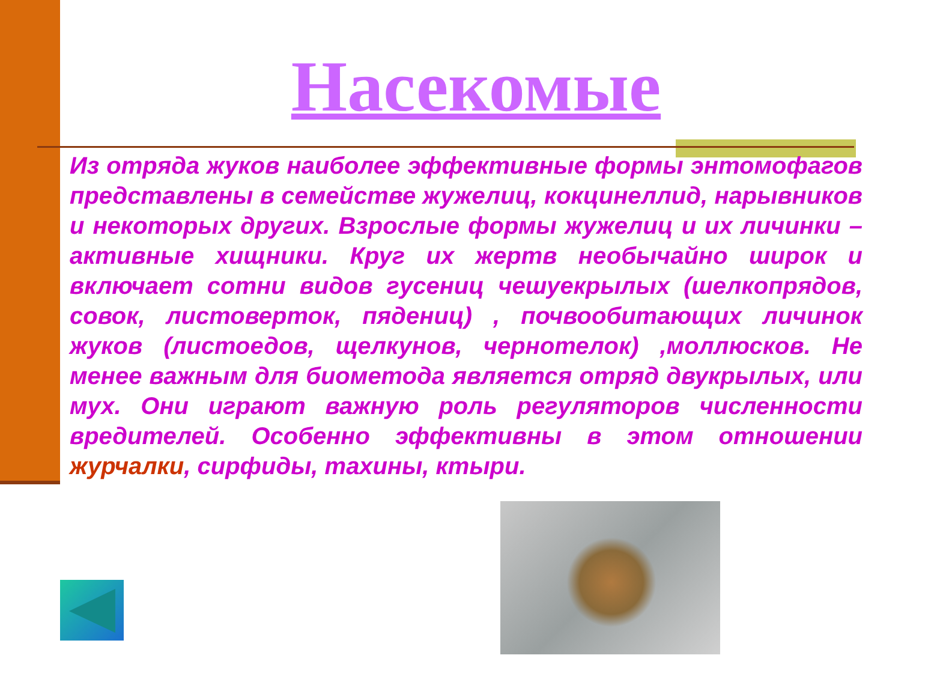Насекомые
Из отряда жуков наиболее эффективные формы энтомофагов представлены в семействе жужелиц, кокцинеллид, нарывников и некоторых других. Взрослые формы жужелиц и их личинки – активные хищники. Круг их жертв необычайно широк и включает сотни видов гусениц чешуекрылых (шелкопрядов, совок, листоверток, пядениц) , почвообитающих личинок жуков (листоедов, щелкунов, чернотелок) ,моллюсков. Не менее важным для биометода является отряд двукрылых, или мух. Они играют важную роль регуляторов численности вредителей. Особенно эффективны в этом отношении журчалки, сирфиды, тахины, ктыри.